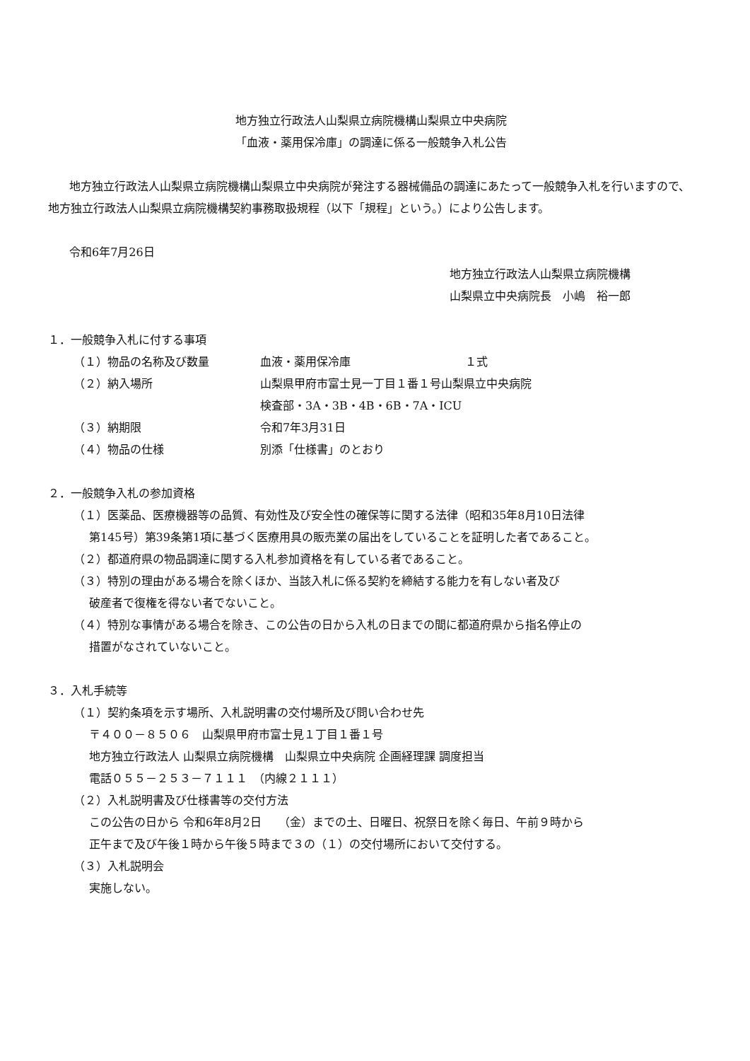地方独立行政法人山梨県立病院機構山梨県立中央病院
「血液・薬用保冷庫」の調達に係る一般競争入札公告
地方独立行政法人山梨県立病院機構山梨県立中央病院が発注する器械備品の調達にあたって一般競争入札を行いますので、地方独立行政法人山梨県立病院機構契約事務取扱規程（以下「規程」という。）により公告します。
令和6年7月26日
地方独立行政法人山梨県立病院機構
山梨県立中央病院長　小嶋　裕一郎
１．一般競争入札に付する事項
| （１）物品の名称及び数量 | 血液・薬用保冷庫 | １式 |
| （２）納入場所 | 山梨県甲府市富士見一丁目１番１号山梨県立中央病院 検査部・3A・3B・4B・6B・7A・ICU | |
| （３）納期限 | 令和7年3月31日 | |
| （４）物品の仕様 | 別添「仕様書」のとおり | |
２．一般競争入札の参加資格
（１）医薬品、医療機器等の品質、有効性及び安全性の確保等に関する法律（昭和35年8月10日法律
第145号）第39条第1項に基づく医療用具の販売業の届出をしていることを証明した者であること。
（２）都道府県の物品調達に関する入札参加資格を有している者であること。
（３）特別の理由がある場合を除くほか、当該入札に係る契約を締結する能力を有しない者及び
破産者で復権を得ない者でないこと。
（４）特別な事情がある場合を除き、この公告の日から入札の日までの間に都道府県から指名停止の
措置がなされていないこと。
３．入札手続等
（１）契約条項を示す場所、入札説明書の交付場所及び問い合わせ先
〒４００－８５０６　山梨県甲府市富士見１丁目１番１号
地方独立行政法人 山梨県立病院機構　山梨県立中央病院 企画経理課 調度担当
電話０５５－２５３－７１１１　（内線２１１１）
（２）入札説明書及び仕様書等の交付方法
この公告の日から 令和6年8月2日　　（金）までの土、日曜日、祝祭日を除く毎日、午前９時から
正午まで及び午後１時から午後５時まで３の（１）の交付場所において交付する。
（３）入札説明会
実施しない。